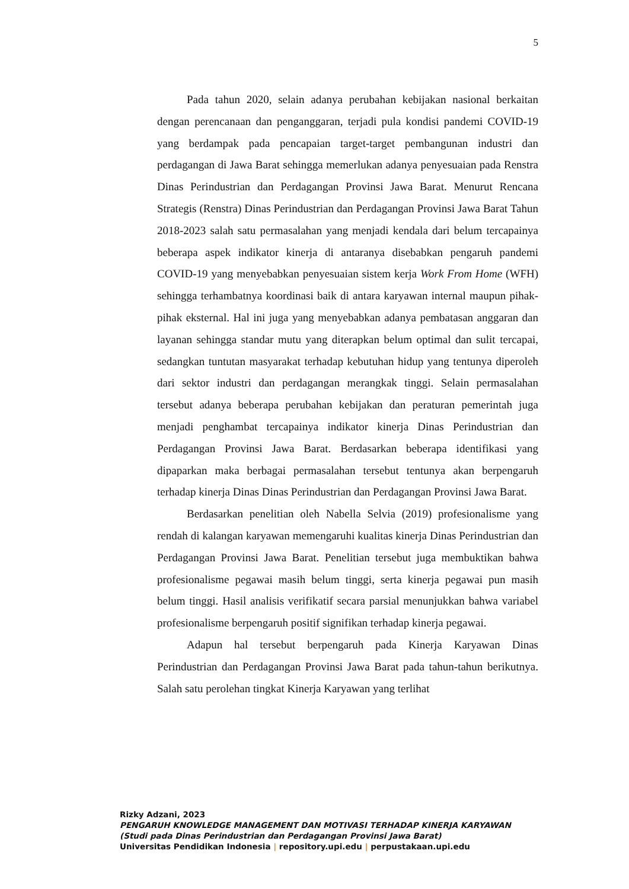5
Pada tahun 2020, selain adanya perubahan kebijakan nasional berkaitan dengan perencanaan dan penganggaran, terjadi pula kondisi pandemi COVID-19 yang berdampak pada pencapaian target-target pembangunan industri dan perdagangan di Jawa Barat sehingga memerlukan adanya penyesuaian pada Renstra Dinas Perindustrian dan Perdagangan Provinsi Jawa Barat. Menurut Rencana Strategis (Renstra) Dinas Perindustrian dan Perdagangan Provinsi Jawa Barat Tahun 2018-2023 salah satu permasalahan yang menjadi kendala dari belum tercapainya beberapa aspek indikator kinerja di antaranya disebabkan pengaruh pandemi COVID-19 yang menyebabkan penyesuaian sistem kerja Work From Home (WFH) sehingga terhambatnya koordinasi baik di antara karyawan internal maupun pihak-pihak eksternal. Hal ini juga yang menyebabkan adanya pembatasan anggaran dan layanan sehingga standar mutu yang diterapkan belum optimal dan sulit tercapai, sedangkan tuntutan masyarakat terhadap kebutuhan hidup yang tentunya diperoleh dari sektor industri dan perdagangan merangkak tinggi. Selain permasalahan tersebut adanya beberapa perubahan kebijakan dan peraturan pemerintah juga menjadi penghambat tercapainya indikator kinerja Dinas Perindustrian dan Perdagangan Provinsi Jawa Barat. Berdasarkan beberapa identifikasi yang dipaparkan maka berbagai permasalahan tersebut tentunya akan berpengaruh terhadap kinerja Dinas Dinas Perindustrian dan Perdagangan Provinsi Jawa Barat.
Berdasarkan penelitian oleh Nabella Selvia (2019) profesionalisme yang rendah di kalangan karyawan memengaruhi kualitas kinerja Dinas Perindustrian dan Perdagangan Provinsi Jawa Barat. Penelitian tersebut juga membuktikan bahwa profesionalisme pegawai masih belum tinggi, serta kinerja pegawai pun masih belum tinggi. Hasil analisis verifikatif secara parsial menunjukkan bahwa variabel profesionalisme berpengaruh positif signifikan terhadap kinerja pegawai.
Adapun hal tersebut berpengaruh pada Kinerja Karyawan Dinas Perindustrian dan Perdagangan Provinsi Jawa Barat pada tahun-tahun berikutnya. Salah satu perolehan tingkat Kinerja Karyawan yang terlihat
Rizky Adzani, 2023
PENGARUH KNOWLEDGE MANAGEMENT DAN MOTIVASI TERHADAP KINERJA KARYAWAN
(Studi pada Dinas Perindustrian dan Perdagangan Provinsi Jawa Barat)
Universitas Pendidikan Indonesia | repository.upi.edu | perpustakaan.upi.edu